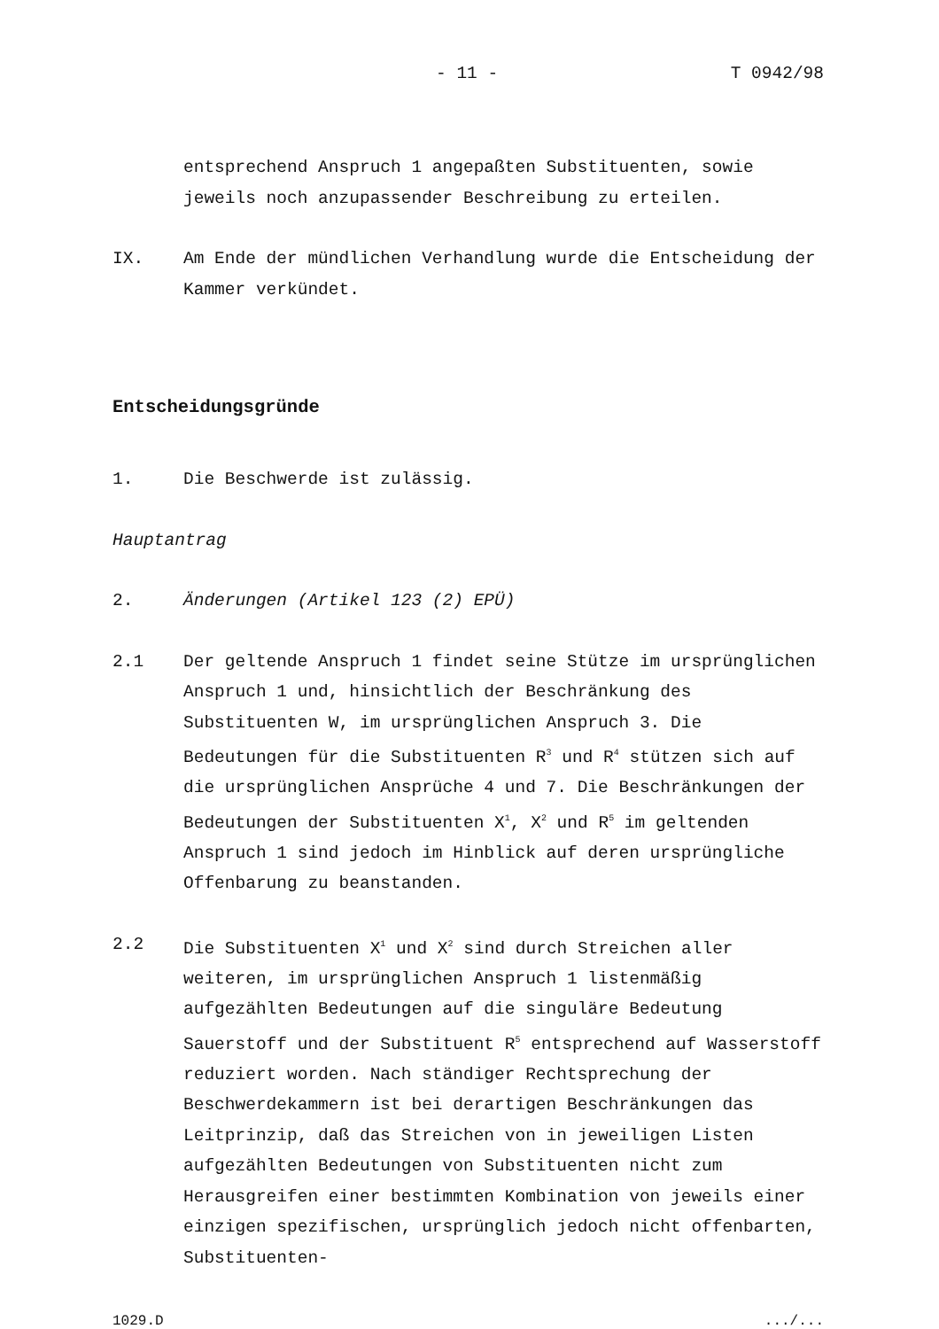- 11 - T 0942/98
entsprechend Anspruch 1 angepaßten Substituenten, sowie jeweils noch anzupassender Beschreibung zu erteilen.
IX. Am Ende der mündlichen Verhandlung wurde die Entscheidung der Kammer verkündet.
Entscheidungsgründe
1. Die Beschwerde ist zulässig.
Hauptantrag
2. Änderungen (Artikel 123 (2) EPÜ)
2.1 Der geltende Anspruch 1 findet seine Stütze im ursprünglichen Anspruch 1 und, hinsichtlich der Beschränkung des Substituenten W, im ursprünglichen Anspruch 3. Die Bedeutungen für die Substituenten R<sup>3</sup> und R<sup>4</sup> stützen sich auf die ursprünglichen Ansprüche 4 und 7. Die Beschränkungen der Bedeutungen der Substituenten X<sup>1</sup>, X<sup>2</sup> und R<sup>5</sup> im geltenden Anspruch 1 sind jedoch im Hinblick auf deren ursprüngliche Offenbarung zu beanstanden.
2.2 Die Substituenten X<sup>1</sup> und X<sup>2</sup> sind durch Streichen aller weiteren, im ursprünglichen Anspruch 1 listenmäßig aufgezählten Bedeutungen auf die singuläre Bedeutung Sauerstoff und der Substituent R<sup>5</sup> entsprechend auf Wasserstoff reduziert worden. Nach ständiger Rechtsprechung der Beschwerdekammern ist bei derartigen Beschränkungen das Leitprinzip, daß das Streichen von in jeweiligen Listen aufgezählten Bedeutungen von Substituenten nicht zum Herausgreifen einer bestimmten Kombination von jeweils einer einzigen spezifischen, ursprünglich jedoch nicht offenbarten, Substituenten-
1029.D.../...